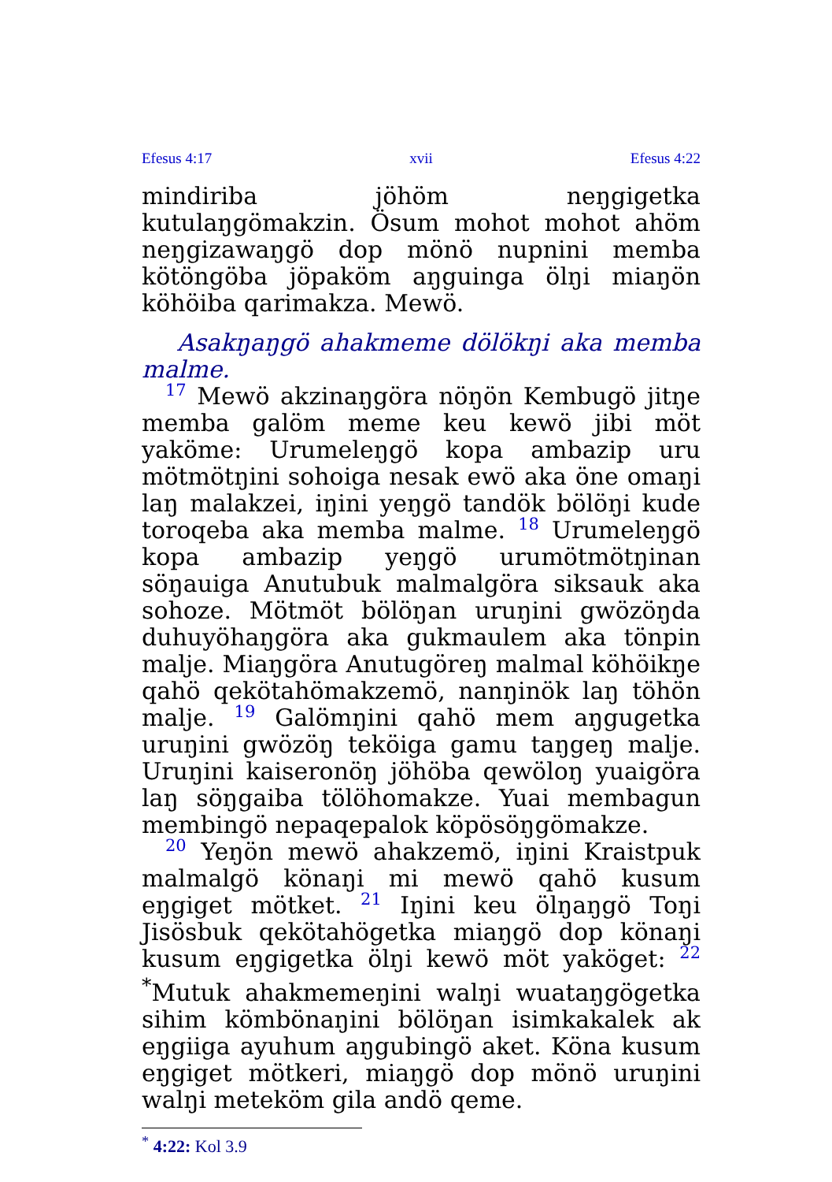Efesus 4:17 xvii Efesus 4:22
mindiriba jöhöm neŋgigetka kutulaŋgömakzin. Ösum mohot mohot ahöm neŋgizawaŋgö dop mönö nupnini memba kötöngöba jöpaköm aŋguinga ölŋi miaŋön köhöiba qarimakza. Mewö.
Asakŋaŋgö ahakmeme dölökŋi aka memba malme.
17 Mewö akzinaŋgöra nöŋön Kembugö jitŋe memba galöm meme keu kewö jibi möt yaköme: Urumeleŋgö kopa ambazip uru mötmötŋini sohoiga nesak ewö aka öne omaŋi laŋ malakzei, iŋini yeŋgö tandök bölöŋi kude toroqeba aka memba malme. 18 Urumeleŋgö kopa ambazip yeŋgö urumötmötŋinan söŋauiga Anutubuk malmalgöra siksauk aka sohoze. Mötmöt bölöŋan uruŋini gwözöŋda duhuyöhaŋgöra aka gukmaulem aka tönpin malje. Miaŋgöra Anutugöreŋ malmal köhöikŋe qahö qekötahömakzemö, nanŋinök laŋ töhön malje. 19 Galömŋini qahö mem aŋgugetka uruŋini gwözöŋ teköiga gamu taŋgeŋ malje. Uruŋini kaiseronöŋ jöhöba qewöloŋ yuaigöra laŋ söŋgaiba tölöhomakze. Yuai membagun membingö nepaqepalok köpösöŋgömakze.
20 Yeŋön mewö ahakzemö, iŋini Kraistpuk malmalgö könaŋi mi mewö qahö kusum eŋgiget mötket. 21 Iŋini keu ölŋaŋgö Toŋi Jisösbuk qekötahögetka miaŋgö dop könaŋi kusum eŋgigetka ölŋi kewö möt yaköget: 22 <sup>*</sup>Mutuk ahakmemeŋini walŋi wuataŋgögetka sihim kömbönaŋini bölöŋan isimkakalek ak eŋgiiga ayuhum aŋgubingö aket. Köna kusum eŋgiget mötkeri, miaŋgö dop mönö uruŋini walŋi meteköm gila andö qeme.
<sup>*</sup> 4:22: Kol 3.9